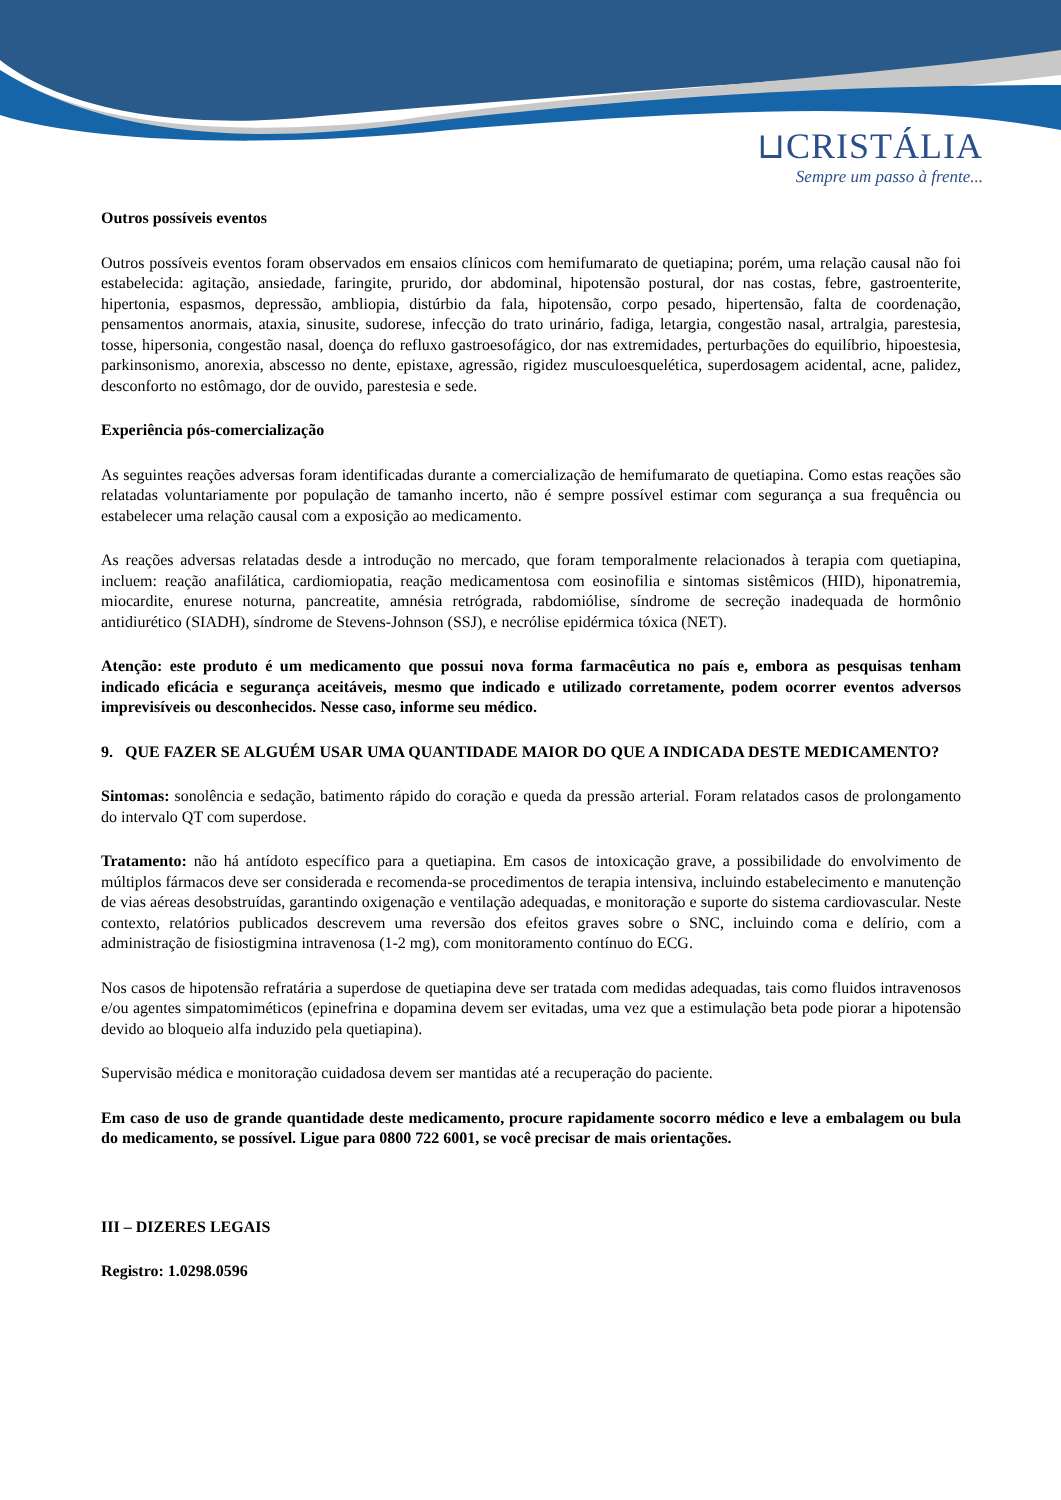⊔CRISTÁLIA
Sempre um passo à frente...
Outros possíveis eventos
Outros possíveis eventos foram observados em ensaios clínicos com hemifumarato de quetiapina; porém, uma relação causal não foi estabelecida: agitação, ansiedade, faringite, prurido, dor abdominal, hipotensão postural, dor nas costas, febre, gastroenterite, hipertonia, espasmos, depressão, ambliopia, distúrbio da fala, hipotensão, corpo pesado, hipertensão, falta de coordenação, pensamentos anormais, ataxia, sinusite, sudorese, infecção do trato urinário, fadiga, letargia, congestão nasal, artralgia, parestesia, tosse, hipersonia, congestão nasal, doença do refluxo gastroesofágico, dor nas extremidades, perturbações do equilíbrio, hipoestesia, parkinsonismo, anorexia, abscesso no dente, epistaxe, agressão, rigidez musculoesquelética, superdosagem acidental, acne, palidez, desconforto no estômago, dor de ouvido, parestesia e sede.
Experiência pós-comercialização
As seguintes reações adversas foram identificadas durante a comercialização de hemifumarato de quetiapina. Como estas reações são relatadas voluntariamente por população de tamanho incerto, não é sempre possível estimar com segurança a sua frequência ou estabelecer uma relação causal com a exposição ao medicamento.
As reações adversas relatadas desde a introdução no mercado, que foram temporalmente relacionados à terapia com quetiapina, incluem: reação anafilática, cardiomiopatia, reação medicamentosa com eosinofilia e sintomas sistêmicos (HID), hiponatremia, miocardite, enurese noturna, pancreatite, amnésia retrógrada, rabdomiólise, síndrome de secreção inadequada de hormônio antidiurético (SIADH), síndrome de Stevens-Johnson (SSJ), e necrólise epidérmica tóxica (NET).
Atenção: este produto é um medicamento que possui nova forma farmacêutica no país e, embora as pesquisas tenham indicado eficácia e segurança aceitáveis, mesmo que indicado e utilizado corretamente, podem ocorrer eventos adversos imprevisíveis ou desconhecidos. Nesse caso, informe seu médico.
9. QUE FAZER SE ALGUÉM USAR UMA QUANTIDADE MAIOR DO QUE A INDICADA DESTE MEDICAMENTO?
Sintomas: sonolência e sedação, batimento rápido do coração e queda da pressão arterial. Foram relatados casos de prolongamento do intervalo QT com superdose.
Tratamento: não há antídoto específico para a quetiapina. Em casos de intoxicação grave, a possibilidade do envolvimento de múltiplos fármacos deve ser considerada e recomenda-se procedimentos de terapia intensiva, incluindo estabelecimento e manutenção de vias aéreas desobstruídas, garantindo oxigenação e ventilação adequadas, e monitoração e suporte do sistema cardiovascular. Neste contexto, relatórios publicados descrevem uma reversão dos efeitos graves sobre o SNC, incluindo coma e delírio, com a administração de fisiostigmina intravenosa (1-2 mg), com monitoramento contínuo do ECG.
Nos casos de hipotensão refratária a superdose de quetiapina deve ser tratada com medidas adequadas, tais como fluidos intravenosos e/ou agentes simpatomiméticos (epinefrina e dopamina devem ser evitadas, uma vez que a estimulação beta pode piorar a hipotensão devido ao bloqueio alfa induzido pela quetiapina).
Supervisão médica e monitoração cuidadosa devem ser mantidas até a recuperação do paciente.
Em caso de uso de grande quantidade deste medicamento, procure rapidamente socorro médico e leve a embalagem ou bula do medicamento, se possível. Ligue para 0800 722 6001, se você precisar de mais orientações.
III – DIZERES LEGAIS
Registro: 1.0298.0596